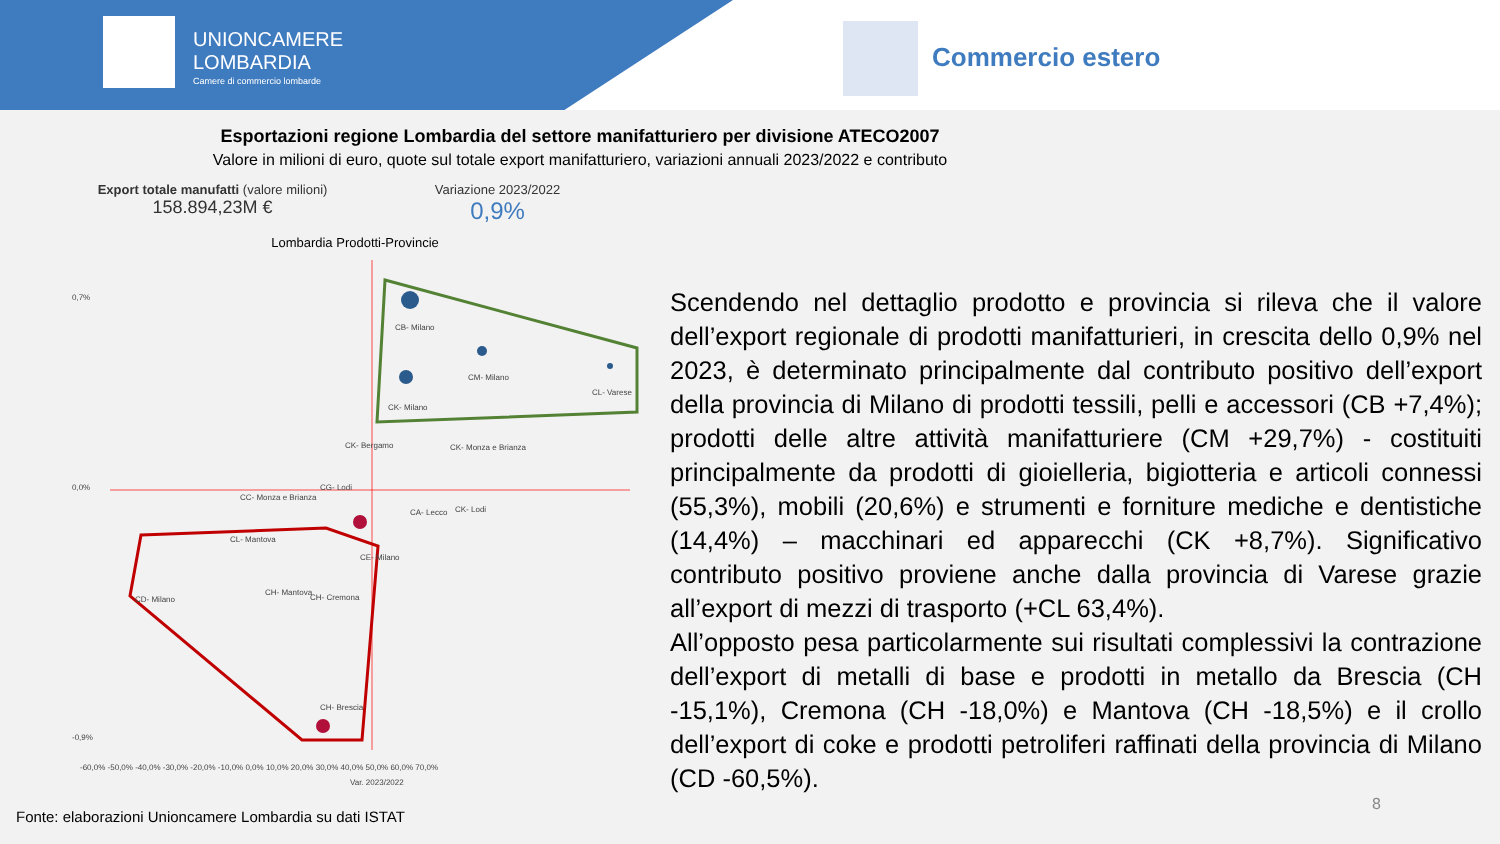UNIONCAMERE
LOMBARDIA
Camere di commercio lombarde
Commercio estero
Esportazioni regione Lombardia del settore manifatturiero per divisione ATECO2007
Valore in milioni di euro, quote sul totale export manifatturiero, variazioni annuali 2023/2022 e contributo
Export totale manufatti (valore milioni)
158.894,23M €
Variazione 2023/2022
0,9%
Lombardia Prodotti-Provincie
CB- Milano
CM- Milano
CL- Varese
CK- Milano
CK- Bergamo
CK- Monza e Brianza
CC- Monza e Brianza
CG- Lodi
CA- Lecco
CK- Lodi
CL- Mantova
CE- Milano
CH- Mantova
CH- Cremona
CD- Milano
CH- Brescia
-60,0% -50,0% -40,0% -30,0% -20,0% -10,0% 0,0% 10,0% 20,0% 30,0% 40,0% 50,0% 60,0% 70,0%
Var. 2023/2022
0,7%
0,0%
-0,9%
Scendendo nel dettaglio prodotto e provincia si rileva che il valore dell’export regionale di prodotti manifatturieri, in crescita dello 0,9% nel 2023, è determinato principalmente dal contributo positivo dell’export della provincia di Milano di prodotti tessili, pelli e accessori (CB +7,4%); prodotti delle altre attività manifatturiere (CM +29,7%) - costituiti principalmente da prodotti di gioielleria, bigiotteria e articoli connessi (55,3%), mobili (20,6%) e strumenti e forniture mediche e dentistiche (14,4%) – macchinari ed apparecchi (CK +8,7%). Significativo contributo positivo proviene anche dalla provincia di Varese grazie all’export di mezzi di trasporto (+CL 63,4%).
All’opposto pesa particolarmente sui risultati complessivi la contrazione dell’export di metalli di base e prodotti in metallo da Brescia (CH -15,1%), Cremona (CH -18,0%) e Mantova (CH -18,5%) e il crollo dell’export di coke e prodotti petroliferi raffinati della provincia di Milano (CD -60,5%).
Fonte: elaborazioni Unioncamere Lombardia su dati ISTAT
8